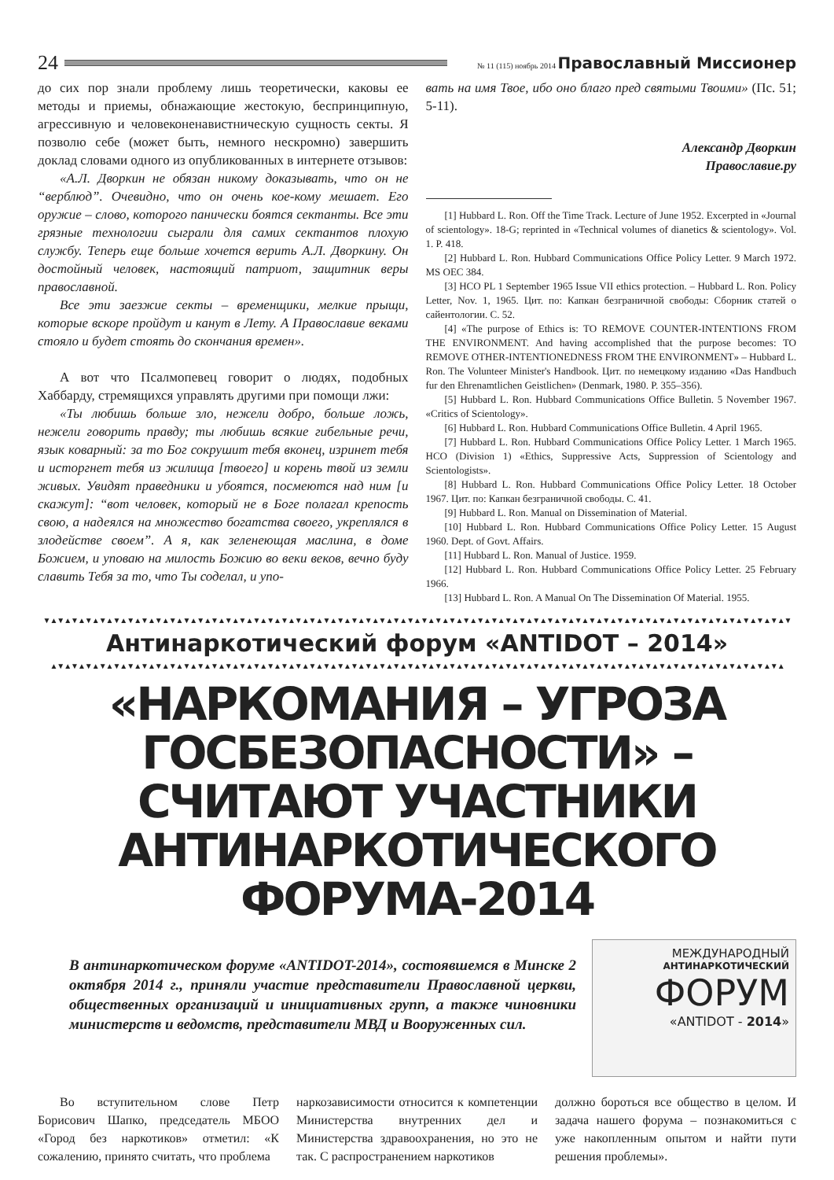24
№ 11 (115) ноябрь 2014 Православный Миссионер
до сих пор знали проблему лишь теоретически, каковы ее методы и приемы, обнажающие жестокую, беспринципную, агрессивную и человеконенавистническую сущность секты. Я позволю себе (может быть, немного нескромно) завершить доклад словами одного из опубликованных в интернете отзывов:
«А.Л. Дворкин не обязан никому доказывать, что он не “верблюд”. Очевидно, что он очень кое-кому мешает. Его оружие – слово, которого панически боятся сектанты. Все эти грязные технологии сыграли для самих сектантов плохую службу. Теперь еще больше хочется верить А.Л. Дворкину. Он достойный человек, настоящий патриот, защитник веры православной.
Все эти заезжие секты – временщики, мелкие прыщи, которые вскоре пройдут и канут в Лету. А Православие веками стояло и будет стоять до скончания времен».
А вот что Псалмопевец говорит о людях, подобных Хаббарду, стремящихся управлять другими при помощи лжи:
«Ты любишь больше зло, нежели добро, больше ложь, нежели говорить правду; ты любишь всякие гибельные речи, язык коварный: за то Бог сокрушит тебя вконец, изринет тебя и исторгнет тебя из жилища [твоего] и корень твой из земли живых. Увидят праведники и убоятся, посмеются над ним [и скажут]: “вот человек, который не в Боге полагал крепость свою, а надеялся на множество богатства своего, укреплялся в злодействе своем”. А я, как зеленеющая маслина, в доме Божием, и уповаю на милость Божию во веки веков, вечно буду славить Тебя за то, что Ты соделал, и упо-
вать на имя Твое, ибо оно благо пред святыми Твоими» (Пс. 51; 5-11).
Александр Дворкин
Православие.ру
[1] Hubbard L. Ron. Off the Time Track. Lecture of June 1952. Excerpted in «Journal of scientology». 18-G; reprinted in «Technical volumes of dianetics & scientology». Vol. 1. P. 418.
[2] Hubbard L. Ron. Hubbard Communications Office Policy Letter. 9 March 1972. MS OEC 384.
[3] HCO PL 1 September 1965 Issue VII ethics protection. – Hubbard L. Ron. Policy Letter, Nov. 1, 1965. Цит. по: Капкан безграничной свободы: Сборник статей о сайентологии. С. 52.
[4] «The purpose of Ethics is: TO REMOVE COUNTER-INTENTIONS FROM THE ENVIRONMENT. And having accomplished that the purpose becomes: TO REMOVE OTHER-INTENTIONEDNESS FROM THE ENVIRONMENT» – Hubbard L. Ron. The Volunteer Minister's Handbook. Цит. по немецкому изданию «Das Handbuch fur den Ehrenamtlichen Geistlichen» (Denmark, 1980. P. 355–356).
[5] Hubbard L. Ron. Hubbard Communications Office Bulletin. 5 November 1967. «Critics of Scientology».
[6] Hubbard L. Ron. Hubbard Communications Office Bulletin. 4 April 1965.
[7] Hubbard L. Ron. Hubbard Communications Office Policy Letter. 1 March 1965. HCO (Division 1) «Ethics, Suppressive Acts, Suppression of Scientology and Scientologists».
[8] Hubbard L. Ron. Hubbard Communications Office Policy Letter. 18 October 1967. Цит. по: Капкан безграничной свободы. С. 41.
[9] Hubbard L. Ron. Manual on Dissemination of Material.
[10] Hubbard L. Ron. Hubbard Communications Office Policy Letter. 15 August 1960. Dept. of Govt. Affairs.
[11] Hubbard L. Ron. Manual of Justice. 1959.
[12] Hubbard L. Ron. Hubbard Communications Office Policy Letter. 25 February 1966.
[13] Hubbard L. Ron. A Manual On The Dissemination Of Material. 1955.
▼▲▼▲▼▲▼▲▼▲▼▲▼▲▼▲▼▲▼▲▼▲▼▲▼▲▼▲▼▲▼▲▼▲▼▲▼▲▼▲▼▲▼▲▼▲▼▲▼▲▼▲▼▲▼▲▼▲▼▲▼▲▼▲▼▲▼▲▼▲▼▲▼▲▼▲▼▲▼▲▼▲▼▲▼▲▼▲▼▲▼▲▼▲▼▲▼▲▼▲▼▲▼▲▼▲▼
Антинаркотический форум «ANTIDOT – 2014»
▲▼▲▼▲▼▲▼▲▼▲▼▲▼▲▼▲▼▲▼▲▼▲▼▲▼▲▼▲▼▲▼▲▼▲▼▲▼▲▼▲▼▲▼▲▼▲▼▲▼▲▼▲▼▲▼▲▼▲▼▲▼▲▼▲▼▲▼▲▼▲▼▲▼▲▼▲▼▲▼▲▼▲▼▲▼▲▼▲▼▲▼▲▼▲▼▲▼▲▼▲▼▲▼▲
«НАРКОМАНИЯ – УГРОЗА ГОСБЕЗОПАСНОСТИ» – СЧИТАЮТ УЧАСТНИКИ АНТИНАРКОТИЧЕСКОГО ФОРУМА-2014
В антинаркотическом форуме «ANTIDOT-2014», состоявшемся в Минске 2 октября 2014 г., приняли участие представители Православной церкви, общественных организаций и инициативных групп, а также чиновники министерств и ведомств, представители МВД и Вооруженных сил.
МЕЖДУНАРОДНЫЙ
АНТИНАРКОТИЧЕСКИЙ
ФОРУМ
«ANTIDOT - 2014»
Во вступительном слове Петр Борисович Шапко, председатель МБОО «Город без наркотиков» отметил: «К сожалению, принято считать, что проблема
наркозависимости относится к компетенции Министерства внутренних дел и Министерства здравоохранения, но это не так. С распространением наркотиков
должно бороться все общество в целом. И задача нашего форума – познакомиться с уже накопленным опытом и найти пути решения проблемы».